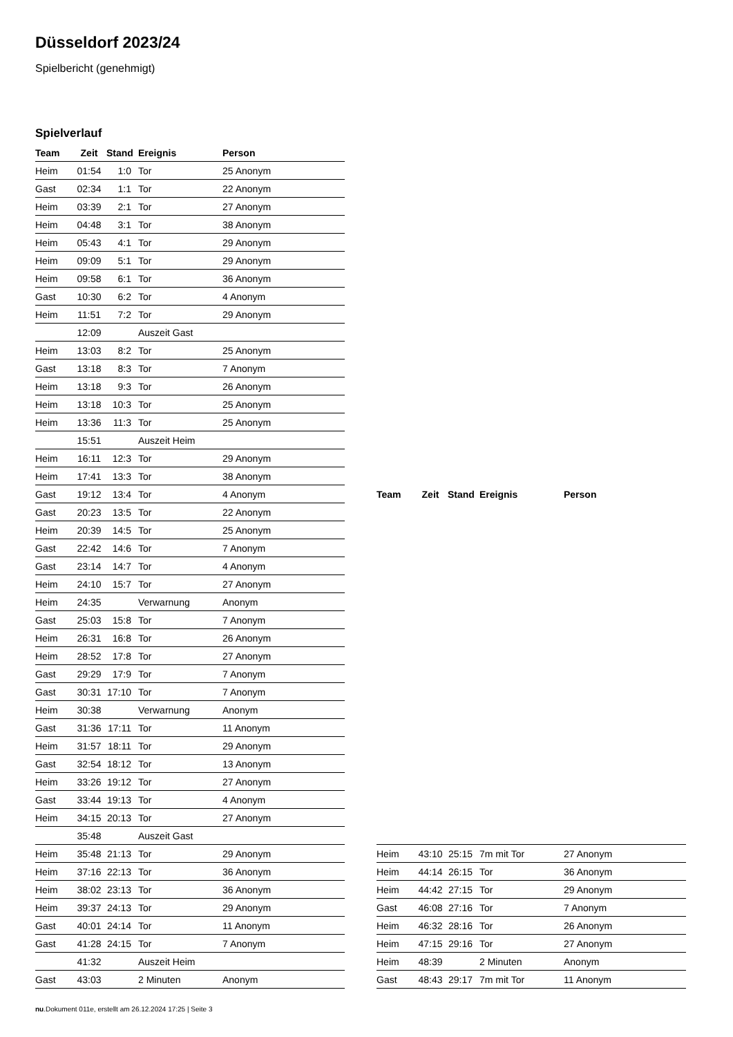Düsseldorf 2023/24
Spielbericht (genehmigt)
Spielverlauf
| Team | Zeit | Stand | Ereignis | Person |
| --- | --- | --- | --- | --- |
| Heim | 01:54 | 1:0 | Tor | 25 Anonym |
| Gast | 02:34 | 1:1 | Tor | 22 Anonym |
| Heim | 03:39 | 2:1 | Tor | 27 Anonym |
| Heim | 04:48 | 3:1 | Tor | 38 Anonym |
| Heim | 05:43 | 4:1 | Tor | 29 Anonym |
| Heim | 09:09 | 5:1 | Tor | 29 Anonym |
| Heim | 09:58 | 6:1 | Tor | 36 Anonym |
| Gast | 10:30 | 6:2 | Tor | 4 Anonym |
| Heim | 11:51 | 7:2 | Tor | 29 Anonym |
| | 12:09 | | Auszeit Gast | |
| Heim | 13:03 | 8:2 | Tor | 25 Anonym |
| Gast | 13:18 | 8:3 | Tor | 7 Anonym |
| Heim | 13:18 | 9:3 | Tor | 26 Anonym |
| Heim | 13:18 | 10:3 | Tor | 25 Anonym |
| Heim | 13:36 | 11:3 | Tor | 25 Anonym |
| | 15:51 | | Auszeit Heim | |
| Heim | 16:11 | 12:3 | Tor | 29 Anonym |
| Heim | 17:41 | 13:3 | Tor | 38 Anonym |
| Gast | 19:12 | 13:4 | Tor | 4 Anonym |
| Gast | 20:23 | 13:5 | Tor | 22 Anonym |
| Heim | 20:39 | 14:5 | Tor | 25 Anonym |
| Gast | 22:42 | 14:6 | Tor | 7 Anonym |
| Gast | 23:14 | 14:7 | Tor | 4 Anonym |
| Heim | 24:10 | 15:7 | Tor | 27 Anonym |
| Heim | 24:35 | | Verwarnung | Anonym |
| Gast | 25:03 | 15:8 | Tor | 7 Anonym |
| Heim | 26:31 | 16:8 | Tor | 26 Anonym |
| Heim | 28:52 | 17:8 | Tor | 27 Anonym |
| Gast | 29:29 | 17:9 | Tor | 7 Anonym |
| Gast | 30:31 | 17:10 | Tor | 7 Anonym |
| Heim | 30:38 | | Verwarnung | Anonym |
| Gast | 31:36 | 17:11 | Tor | 11 Anonym |
| Heim | 31:57 | 18:11 | Tor | 29 Anonym |
| Gast | 32:54 | 18:12 | Tor | 13 Anonym |
| Heim | 33:26 | 19:12 | Tor | 27 Anonym |
| Gast | 33:44 | 19:13 | Tor | 4 Anonym |
| Heim | 34:15 | 20:13 | Tor | 27 Anonym |
| | 35:48 | | Auszeit Gast | |
| Heim | 35:48 | 21:13 | Tor | 29 Anonym |
| Heim | 37:16 | 22:13 | Tor | 36 Anonym |
| Heim | 38:02 | 23:13 | Tor | 36 Anonym |
| Heim | 39:37 | 24:13 | Tor | 29 Anonym |
| Gast | 40:01 | 24:14 | Tor | 11 Anonym |
| Gast | 41:28 | 24:15 | Tor | 7 Anonym |
| | 41:32 | | Auszeit Heim | |
| Gast | 43:03 | | 2 Minuten | Anonym |
| Team | Zeit | Stand | Ereignis | Person |
| --- | --- | --- | --- | --- |
| Heim | 43:10 | 25:15 | 7m mit Tor | 27 Anonym |
| Heim | 44:14 | 26:15 | Tor | 36 Anonym |
| Heim | 44:42 | 27:15 | Tor | 29 Anonym |
| Gast | 46:08 | 27:16 | Tor | 7 Anonym |
| Heim | 46:32 | 28:16 | Tor | 26 Anonym |
| Heim | 47:15 | 29:16 | Tor | 27 Anonym |
| Heim | 48:39 | | 2 Minuten | Anonym |
| Gast | 48:43 | 29:17 | 7m mit Tor | 11 Anonym |
nu.Dokument 011e, erstellt am 26.12.2024 17:25 | Seite 3